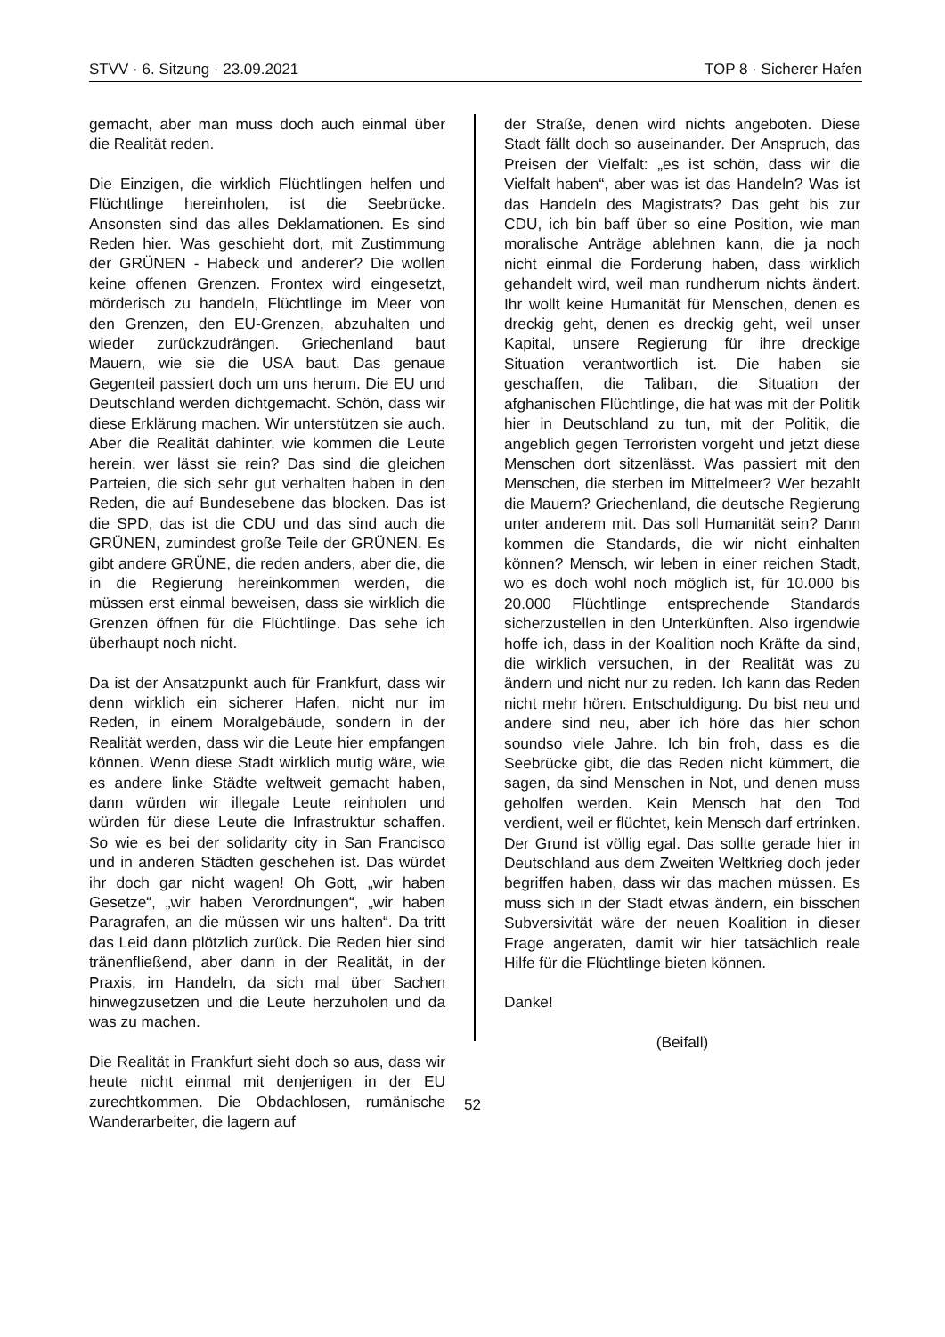STVV · 6. Sitzung · 23.09.2021 TOP 8 · Sicherer Hafen
gemacht, aber man muss doch auch einmal über die Realität reden.
Die Einzigen, die wirklich Flüchtlingen helfen und Flüchtlinge hereinholen, ist die Seebrücke. Ansonsten sind das alles Deklamationen. Es sind Reden hier. Was geschieht dort, mit Zustimmung der GRÜNEN - Habeck und anderer? Die wollen keine offenen Grenzen. Frontex wird eingesetzt, mörderisch zu handeln, Flüchtlinge im Meer von den Grenzen, den EU-Grenzen, abzuhalten und wieder zurückzudrängen. Griechenland baut Mauern, wie sie die USA baut. Das genaue Gegenteil passiert doch um uns herum. Die EU und Deutschland werden dichtgemacht. Schön, dass wir diese Erklärung machen. Wir unterstützen sie auch. Aber die Realität dahinter, wie kommen die Leute herein, wer lässt sie rein? Das sind die gleichen Parteien, die sich sehr gut verhalten haben in den Reden, die auf Bundesebene das blocken. Das ist die SPD, das ist die CDU und das sind auch die GRÜNEN, zumindest große Teile der GRÜNEN. Es gibt andere GRÜNE, die reden anders, aber die, die in die Regierung hereinkommen werden, die müssen erst einmal beweisen, dass sie wirklich die Grenzen öffnen für die Flüchtlinge. Das sehe ich überhaupt noch nicht.
Da ist der Ansatzpunkt auch für Frankfurt, dass wir denn wirklich ein sicherer Hafen, nicht nur im Reden, in einem Moralgebäude, sondern in der Realität werden, dass wir die Leute hier empfangen können. Wenn diese Stadt wirklich mutig wäre, wie es andere linke Städte weltweit gemacht haben, dann würden wir illegale Leute reinholen und würden für diese Leute die Infrastruktur schaffen. So wie es bei der solidarity city in San Francisco und in anderen Städten geschehen ist. Das würdet ihr doch gar nicht wagen! Oh Gott, „wir haben Gesetze“, „wir haben Verordnungen“, „wir haben Paragrafen, an die müssen wir uns halten“. Da tritt das Leid dann plötzlich zurück. Die Reden hier sind tränenfließend, aber dann in der Realität, in der Praxis, im Handeln, da sich mal über Sachen hinwegzusetzen und die Leute herzuholen und da was zu machen.
Die Realität in Frankfurt sieht doch so aus, dass wir heute nicht einmal mit denjenigen in der EU zurechtkommen. Die Obdachlosen, rumänische Wanderarbeiter, die lagern auf
der Straße, denen wird nichts angeboten. Diese Stadt fällt doch so auseinander. Der Anspruch, das Preisen der Vielfalt: „es ist schön, dass wir die Vielfalt haben“, aber was ist das Handeln? Was ist das Handeln des Magistrats? Das geht bis zur CDU, ich bin baff über so eine Position, wie man moralische Anträge ablehnen kann, die ja noch nicht einmal die Forderung haben, dass wirklich gehandelt wird, weil man rundherum nichts ändert. Ihr wollt keine Humanität für Menschen, denen es dreckig geht, denen es dreckig geht, weil unser Kapital, unsere Regierung für ihre dreckige Situation verantwortlich ist. Die haben sie geschaffen, die Taliban, die Situation der afghanischen Flüchtlinge, die hat was mit der Politik hier in Deutschland zu tun, mit der Politik, die angeblich gegen Terroristen vorgeht und jetzt diese Menschen dort sitzenlässt. Was passiert mit den Menschen, die sterben im Mittelmeer? Wer bezahlt die Mauern? Griechenland, die deutsche Regierung unter anderem mit. Das soll Humanität sein? Dann kommen die Standards, die wir nicht einhalten können? Mensch, wir leben in einer reichen Stadt, wo es doch wohl noch möglich ist, für 10.000 bis 20.000 Flüchtlinge entsprechende Standards sicherzustellen in den Unterkünften. Also irgendwie hoffe ich, dass in der Koalition noch Kräfte da sind, die wirklich versuchen, in der Realität was zu ändern und nicht nur zu reden. Ich kann das Reden nicht mehr hören. Entschuldigung. Du bist neu und andere sind neu, aber ich höre das hier schon soundso viele Jahre. Ich bin froh, dass es die Seebrücke gibt, die das Reden nicht kümmert, die sagen, da sind Menschen in Not, und denen muss geholfen werden. Kein Mensch hat den Tod verdient, weil er flüchtet, kein Mensch darf ertrinken. Der Grund ist völlig egal. Das sollte gerade hier in Deutschland aus dem Zweiten Weltkrieg doch jeder begriffen haben, dass wir das machen müssen. Es muss sich in der Stadt etwas ändern, ein bisschen Subversivität wäre der neuen Koalition in dieser Frage angeraten, damit wir hier tatsächlich reale Hilfe für die Flüchtlinge bieten können.
Danke!
(Beifall)
52